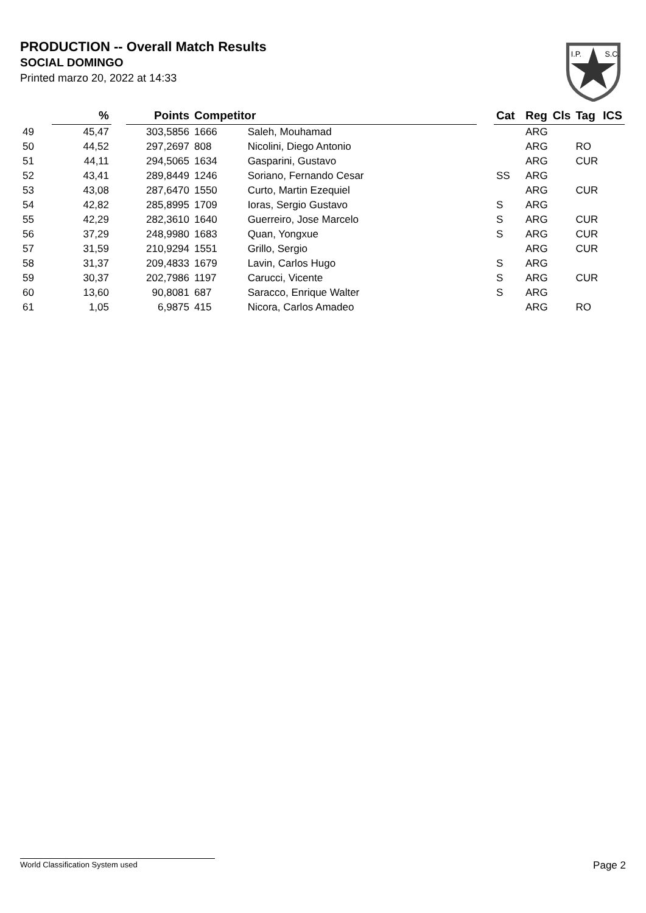PRODUCTION -- Overall Match Results
SOCIAL DOMINGO
Printed marzo 20, 2022 at 14:33
I.P.
S.C.
| | % | | Points | Competitor | | | Cat | Reg | Cls | Tag | ICS |
| --- | --- | --- | --- | --- | --- | --- | --- | --- | --- | --- | --- |
| 49 | 45,47 | | 303,5856 | 1666 | Saleh, Mouhamad | | | ARG | | | |
| 50 | 44,52 | | 297,2697 | 808 | Nicolini, Diego Antonio | | | ARG | | RO | |
| 51 | 44,11 | | 294,5065 | 1634 | Gasparini, Gustavo | | | ARG | | CUR | |
| 52 | 43,41 | | 289,8449 | 1246 | Soriano, Fernando Cesar | | SS | ARG | | | |
| 53 | 43,08 | | 287,6470 | 1550 | Curto, Martin Ezequiel | | | ARG | | CUR | |
| 54 | 42,82 | | 285,8995 | 1709 | Ioras, Sergio Gustavo | | S | ARG | | | |
| 55 | 42,29 | | 282,3610 | 1640 | Guerreiro, Jose Marcelo | | S | ARG | | CUR | |
| 56 | 37,29 | | 248,9980 | 1683 | Quan, Yongxue | | S | ARG | | CUR | |
| 57 | 31,59 | | 210,9294 | 1551 | Grillo, Sergio | | | ARG | | CUR | |
| 58 | 31,37 | | 209,4833 | 1679 | Lavin, Carlos Hugo | | S | ARG | | | |
| 59 | 30,37 | | 202,7986 | 1197 | Carucci, Vicente | | S | ARG | | CUR | |
| 60 | 13,60 | | 90,8081 | 687 | Saracco, Enrique Walter | | S | ARG | | | |
| 61 | 1,05 | | 6,9875 | 415 | Nicora, Carlos Amadeo | | | ARG | | RO | |
World Classification System used Page 2